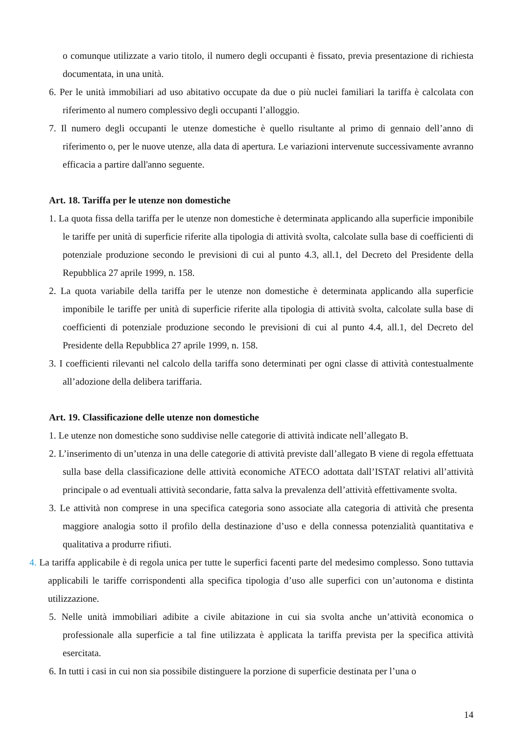o comunque utilizzate a vario titolo, il numero degli occupanti è fissato, previa presentazione di richiesta documentata, in una unità.
6. Per le unità immobiliari ad uso abitativo occupate da due o più nuclei familiari la tariffa è calcolata con riferimento al numero complessivo degli occupanti l’alloggio.
7. Il numero degli occupanti le utenze domestiche è quello risultante al primo di gennaio dell’anno di riferimento o, per le nuove utenze, alla data di apertura. Le variazioni intervenute successivamente avranno efficacia a partire dall'anno seguente.
Art. 18. Tariffa per le utenze non domestiche
1. La quota fissa della tariffa per le utenze non domestiche è determinata applicando alla superficie imponibile le tariffe per unità di superficie riferite alla tipologia di attività svolta, calcolate sulla base di coefficienti di potenziale produzione secondo le previsioni di cui al punto 4.3, all.1, del Decreto del Presidente della Repubblica 27 aprile 1999, n. 158.
2. La quota variabile della tariffa per le utenze non domestiche è determinata applicando alla superficie imponibile le tariffe per unità di superficie riferite alla tipologia di attività svolta, calcolate sulla base di coefficienti di potenziale produzione secondo le previsioni di cui al punto 4.4, all.1, del Decreto del Presidente della Repubblica 27 aprile 1999, n. 158.
3. I coefficienti rilevanti nel calcolo della tariffa sono determinati per ogni classe di attività contestualmente all’adozione della delibera tariffaria.
Art. 19. Classificazione delle utenze non domestiche
1. Le utenze non domestiche sono suddivise nelle categorie di attività indicate nell’allegato B.
2. L’inserimento di un’utenza in una delle categorie di attività previste dall’allegato B viene di regola effettuata sulla base della classificazione delle attività economiche ATECO adottata dall’ISTAT relativi all’attività principale o ad eventuali attività secondarie, fatta salva la prevalenza dell’attività effettivamente svolta.
3. Le attività non comprese in una specifica categoria sono associate alla categoria di attività che presenta maggiore analogia sotto il profilo della destinazione d’uso e della connessa potenzialità quantitativa e qualitativa a produrre rifiuti.
4. La tariffa applicabile è di regola unica per tutte le superfici facenti parte del medesimo complesso. Sono tuttavia applicabili le tariffe corrispondenti alla specifica tipologia d’uso alle superfici con un’autonoma e distinta utilizzazione.
5. Nelle unità immobiliari adibite a civile abitazione in cui sia svolta anche un’attività economica o professionale alla superficie a tal fine utilizzata è applicata la tariffa prevista per la specifica attività esercitata.
6. In tutti i casi in cui non sia possibile distinguere la porzione di superficie destinata per l’una o
14